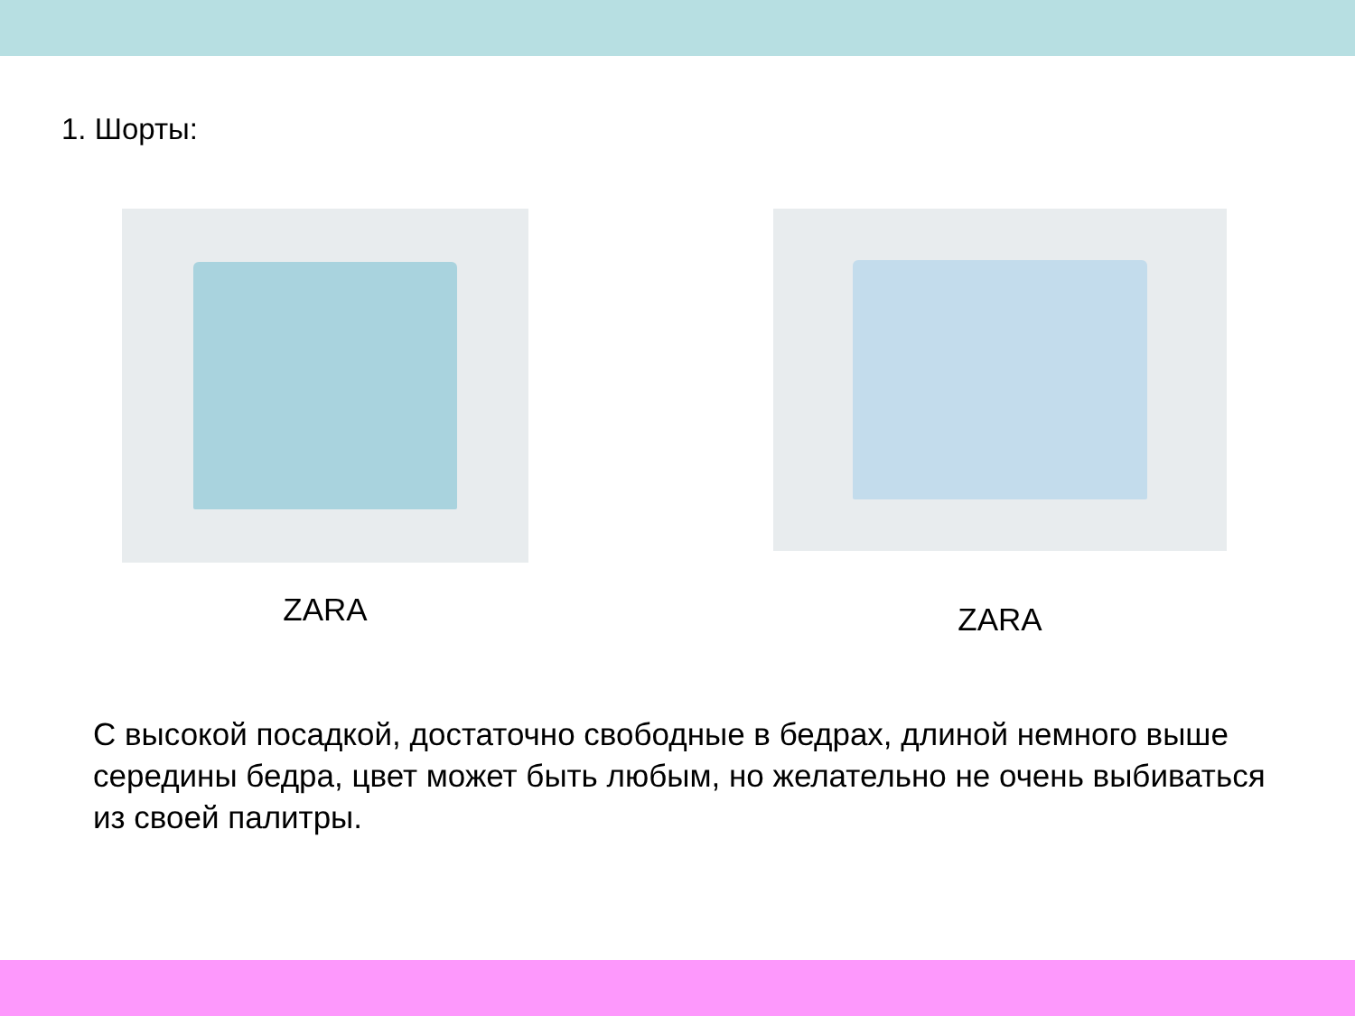1. Шорты:
ZARA ZARA
С высокой посадкой, достаточно свободные в бедрах, длиной немного выше середины бедра, цвет может быть любым, но желательно не очень выбиваться из своей палитры.